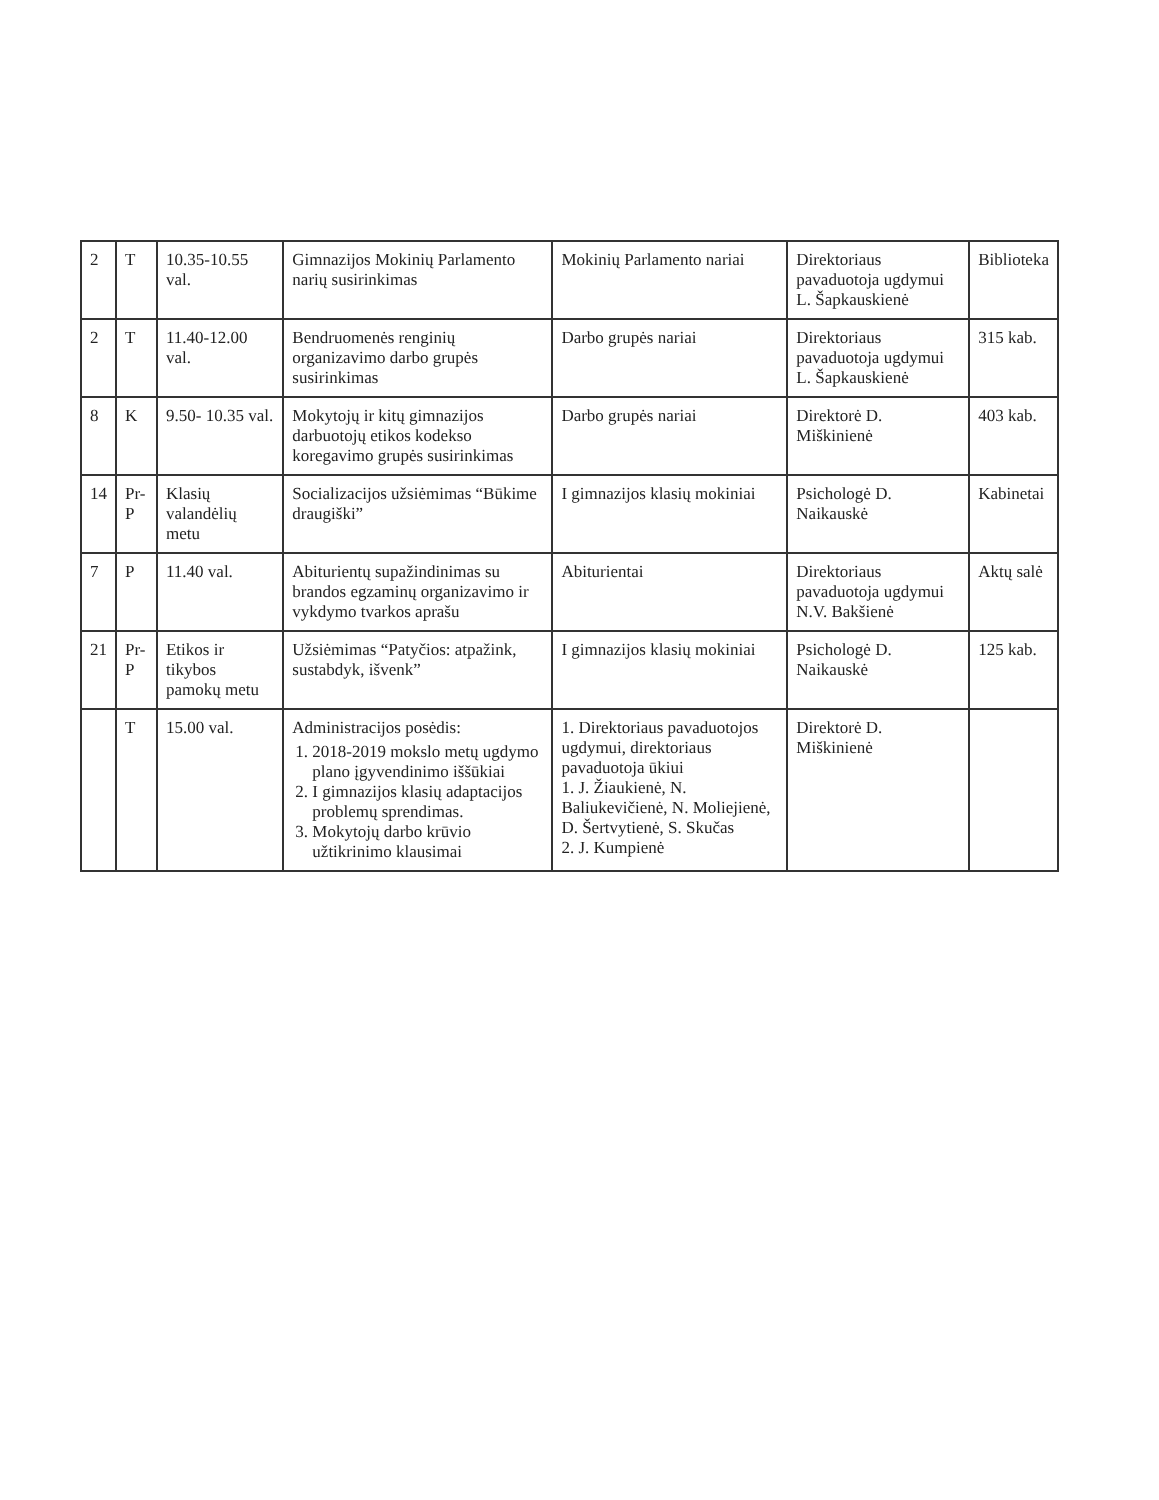| 2 | T | 10.35-10.55 val. | Gimnazijos Mokinių Parlamento narių susirinkimas | Mokinių Parlamento nariai | Direktoriaus pavaduotoja ugdymui L. Šapkauskienė | Biblioteka |
| 2 | T | 11.40-12.00 val. | Bendruomenės renginių organizavimo darbo grupės susirinkimas | Darbo grupės nariai | Direktoriaus pavaduotoja ugdymui L. Šapkauskienė | 315 kab. |
| 8 | K | 9.50- 10.35 val. | Mokytojų ir kitų gimnazijos darbuotojų etikos kodekso koregavimo grupės susirinkimas | Darbo grupės nariai | Direktorė D. Miškinienė | 403 kab. |
| 14 | Pr-P | Klasių valandėlių metu | Socializacijos užsiėmimas “Būkime draugiški” | I gimnazijos klasių mokiniai | Psichologė D. Naikauskė | Kabinetai |
| 7 | P | 11.40 val. | Abiturientų supažindinimas su brandos egzaminų organizavimo ir vykdymo tvarkos aprašu | Abiturientai | Direktoriaus pavaduotoja ugdymui N.V. Bakšienė | Aktų salė |
| 21 | Pr-P | Etikos ir tikybos pamokų metu | Užsiėmimas “Patyčios: atpažink, sustabdyk, išvenk” | I gimnazijos klasių mokiniai | Psichologė D. Naikauskė | 125 kab. |
| | T | 15.00 val. | Administracijos posėdis: 1. 2018-2019 mokslo metų ugdymo plano įgyvendinimo iššūkiai 2. I gimnazijos klasių adaptacijos problemų sprendimas. 3. Mokytojų darbo krūvio užtikrinimo klausimai | 1. Direktoriaus pavaduotojos ugdymui, direktoriaus pavaduotoja ūkiui 1. J. Žiaukienė, N. Baliukevičienė, N. Moliejienė, D. Šertvytienė, S. Skučas 2. J. Kumpienė | Direktorė D. Miškinienė | |